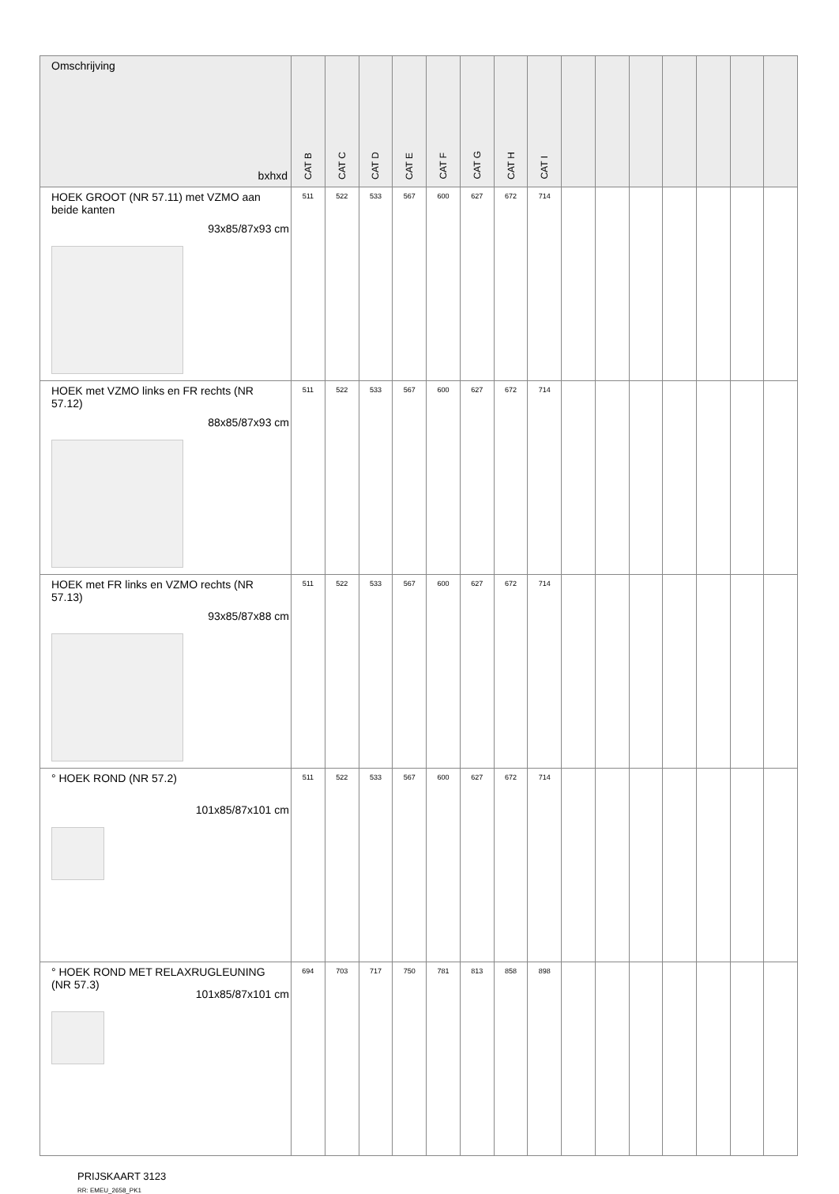| Omschrijving bxhxd | CAT B | CAT C | CAT D | CAT E | CAT F | CAT G | CAT H | CAT I | | | | | | | |
| --- | --- | --- | --- | --- | --- | --- | --- | --- | --- | --- | --- | --- | --- | --- | --- |
| HOEK GROOT (NR 57.11) met VZMO aan beide kanten 93x85/87x93 cm | 511 | 522 | 533 | 567 | 600 | 627 | 672 | 714 | | | | | | | |
| HOEK met VZMO links en FR rechts (NR 57.12) 88x85/87x93 cm | 511 | 522 | 533 | 567 | 600 | 627 | 672 | 714 | | | | | | | |
| HOEK met FR links en VZMO rechts (NR 57.13) 93x85/87x88 cm | 511 | 522 | 533 | 567 | 600 | 627 | 672 | 714 | | | | | | | |
| ° HOEK ROND (NR 57.2) 101x85/87x101 cm | 511 | 522 | 533 | 567 | 600 | 627 | 672 | 714 | | | | | | | |
| ° HOEK ROND MET RELAXRUGLEUNING (NR 57.3) 101x85/87x101 cm | 694 | 703 | 717 | 750 | 781 | 813 | 858 | 898 | | | | | | | |
PRIJSKAART 3123
RR: EMEU_2658_PK1